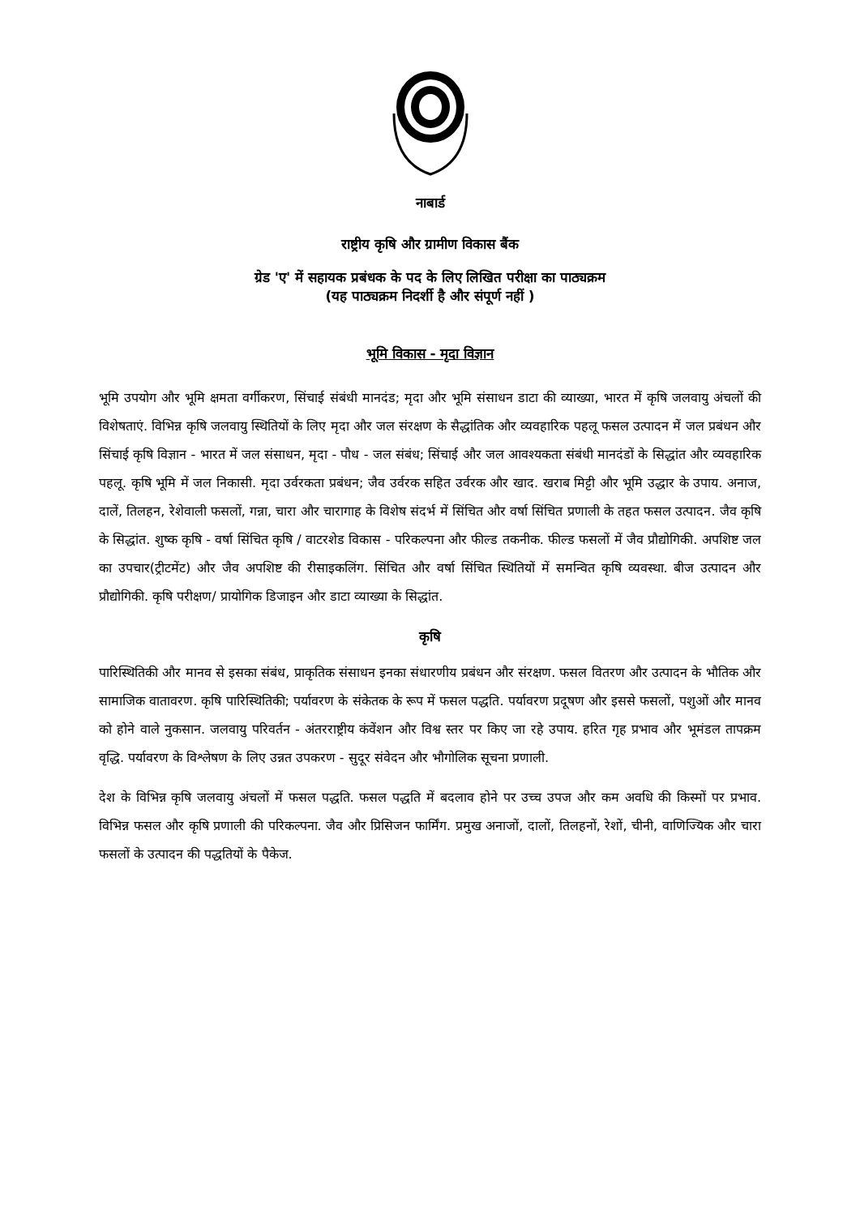नाबार्ड
राष्ट्रीय कृषि और ग्रामीण विकास बैंक
ग्रेड 'ए' में सहायक प्रबंधक के पद के लिए लिखित परीक्षा का पाठ्यक्रम
(यह पाठ्यक्रम निदर्शी है और संपूर्ण नहीं )
भूमि विकास - मृदा विज्ञान
भूमि उपयोग और भूमि क्षमता वर्गीकरण, सिंचाई संबंधी मानदंड; मृदा और भूमि संसाधन डाटा की व्याख्या, भारत में कृषि जलवायु अंचलों की विशेषताएं. विभिन्न कृषि जलवायु स्थितियों के लिए मृदा और जल संरक्षण के सैद्धांतिक और व्यवहारिक पहलू फसल उत्पादन में जल प्रबंधन और सिंचाई कृषि विज्ञान - भारत में जल संसाधन, मृदा - पौध - जल संबंध; सिंचाई और जल आवश्यकता संबंधी मानदंडों के सिद्धांत और व्यवहारिक पहलू. कृषि भूमि में जल निकासी. मृदा उर्वरकता प्रबंधन; जैव उर्वरक सहित उर्वरक और खाद. खराब मिट्टी और भूमि उद्धार के उपाय. अनाज, दालें, तिलहन, रेशेवाली फसलों, गन्ना, चारा और चारागाह के विशेष संदर्भ में सिंचित और वर्षा सिंचित प्रणाली के तहत फसल उत्पादन. जैव कृषि के सिद्धांत. शुष्क कृषि - वर्षा सिंचित कृषि / वाटरशेड विकास - परिकल्पना और फील्ड तकनीक. फील्ड फसलों में जैव प्रौद्योगिकी. अपशिष्ट जल का उपचार(ट्रीटमेंट) और जैव अपशिष्ट की रीसाइकलिंग. सिंचित और वर्षा सिंचित स्थितियों में समन्वित कृषि व्यवस्था. बीज उत्पादन और प्रौद्योगिकी. कृषि परीक्षण/ प्रायोगिक डिजाइन और डाटा व्याख्या के सिद्धांत.
कृषि
पारिस्थितिकी और मानव से इसका संबंध, प्राकृतिक संसाधन इनका संधारणीय प्रबंधन और संरक्षण. फसल वितरण और उत्पादन के भौतिक और सामाजिक वातावरण. कृषि पारिस्थितिकी; पर्यावरण के संकेतक के रूप में फसल पद्धति. पर्यावरण प्रदूषण और इससे फसलों, पशुओं और मानव को होने वाले नुकसान. जलवायु परिवर्तन - अंतरराष्ट्रीय कंवेंशन और विश्व स्तर पर किए जा रहे उपाय. हरित गृह प्रभाव और भूमंडल तापक्रम वृद्धि. पर्यावरण के विश्लेषण के लिए उन्नत उपकरण - सुदूर संवेदन और भौगोलिक सूचना प्रणाली.
देश के विभिन्न कृषि जलवायु अंचलों में फसल पद्धति. फसल पद्धति में बदलाव होने पर उच्च उपज और कम अवधि की किस्मों पर प्रभाव. विभिन्न फसल और कृषि प्रणाली की परिकल्पना. जैव और प्रिसिजन फार्मिंग. प्रमुख अनाजों, दालों, तिलहनों, रेशों, चीनी, वाणिज्यिक और चारा फसलों के उत्पादन की पद्धतियों के पैकेज.